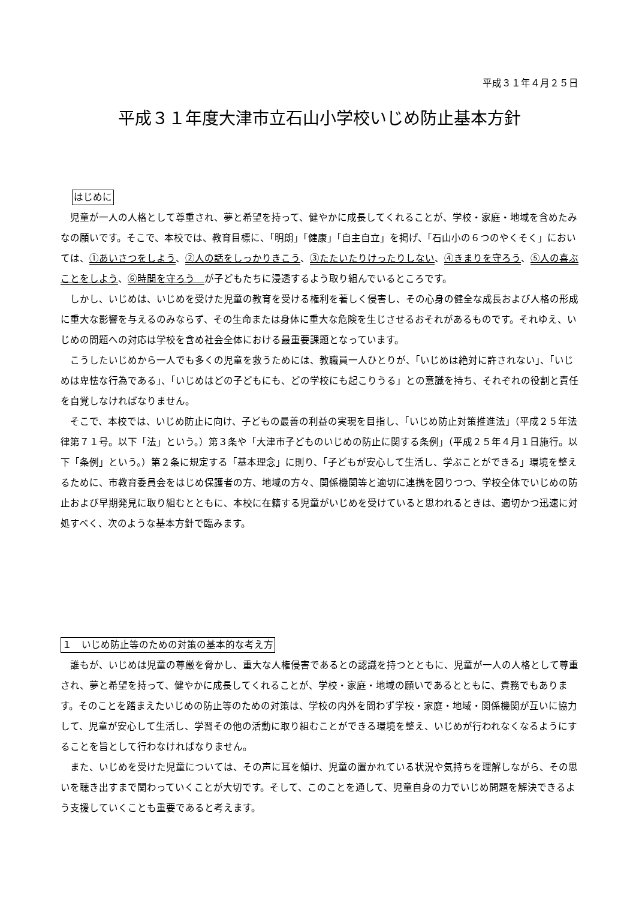平成３１年４月２５日
平成３１年度大津市立石山小学校いじめ防止基本方針
はじめに
児童が一人の人格として尊重され、夢と希望を持って、健やかに成長してくれることが、学校・家庭・地域を含めたみなの願いです。そこで、本校では、教育目標に、「明朗」「健康」「自主自立」を掲げ、「石山小の６つのやくそく」においては、①あいさつをしよう、②人の話をしっかりきこう、③たたいたりけったりしない、④きまりを守ろう、⑤人の喜ぶことをしよう、⑥時間を守ろう　が子どもたちに浸透するよう取り組んでいるところです。
しかし、いじめは、いじめを受けた児童の教育を受ける権利を著しく侵害し、その心身の健全な成長および人格の形成に重大な影響を与えるのみならず、その生命または身体に重大な危険を生じさせるおそれがあるものです。それゆえ、いじめの問題への対応は学校を含め社会全体における最重要課題となっています。
こうしたいじめから一人でも多くの児童を救うためには、教職員一人ひとりが、「いじめは絶対に許されない」、「いじめは卑怯な行為である」、「いじめはどの子どもにも、どの学校にも起こりうる」との意識を持ち、それぞれの役割と責任を自覚しなければなりません。
そこで、本校では、いじめ防止に向け、子どもの最善の利益の実現を目指し、「いじめ防止対策推進法」（平成２５年法律第７１号。以下「法」という。）第３条や「大津市子どものいじめの防止に関する条例」（平成２５年４月１日施行。以下「条例」という。）第２条に規定する「基本理念」に則り、「子どもが安心して生活し、学ぶことができる」環境を整えるために、市教育委員会をはじめ保護者の方、地域の方々、関係機関等と適切に連携を図りつつ、学校全体でいじめの防止および早期発見に取り組むとともに、本校に在籍する児童がいじめを受けていると思われるときは、適切かつ迅速に対処すべく、次のような基本方針で臨みます。
１　いじめ防止等のための対策の基本的な考え方
誰もが、いじめは児童の尊厳を脅かし、重大な人権侵害であるとの認識を持つとともに、児童が一人の人格として尊重され、夢と希望を持って、健やかに成長してくれることが、学校・家庭・地域の願いであるとともに、責務でもあります。そのことを踏まえたいじめの防止等のための対策は、学校の内外を問わず学校・家庭・地域・関係機関が互いに協力して、児童が安心して生活し、学習その他の活動に取り組むことができる環境を整え、いじめが行われなくなるようにすることを旨として行わなければなりません。
また、いじめを受けた児童については、その声に耳を傾け、児童の置かれている状況や気持ちを理解しながら、その思いを聴き出すまで関わっていくことが大切です。そして、このことを通して、児童自身の力でいじめ問題を解決できるよう支援していくことも重要であると考えます。